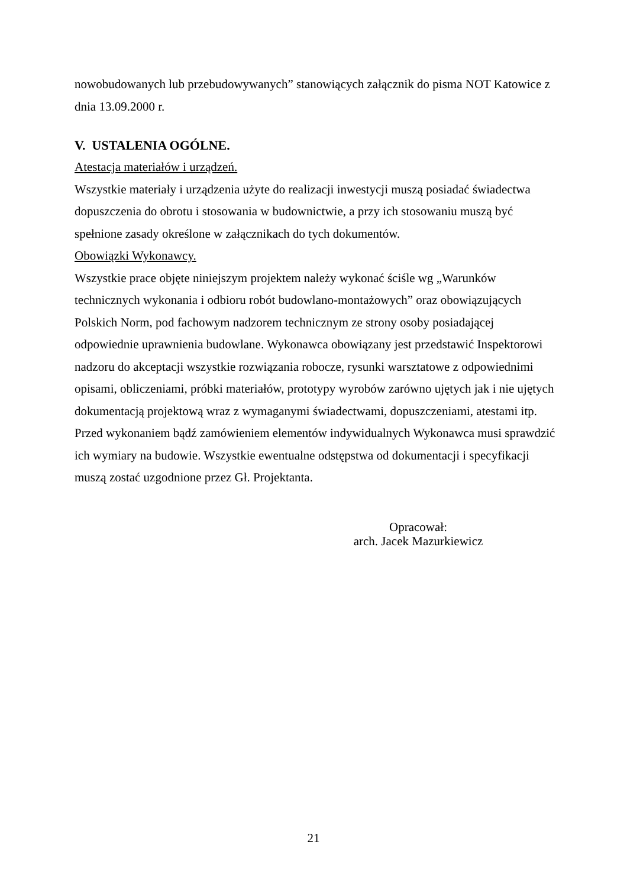nowobudowanych lub przebudowywanych” stanowiących załącznik do pisma NOT Katowice z dnia 13.09.2000 r.
V. USTALENIA OGÓLNE.
Atestacja materiałów i urządzeń.
Wszystkie materiały i urządzenia użyte do realizacji inwestycji muszą posiadać świadectwa dopuszczenia do obrotu i stosowania w budownictwie, a przy ich stosowaniu muszą być spełnione zasady określone w załącznikach do tych dokumentów.
Obowiązki Wykonawcy.
Wszystkie prace objęte niniejszym projektem należy wykonać ściśle wg „Warunków technicznych wykonania i odbioru robót budowlano-montażowych” oraz obowiązujących Polskich Norm, pod fachowym nadzorem technicznym ze strony osoby posiadającej odpowiednie uprawnienia budowlane. Wykonawca obowiązany jest przedstawić Inspektorowi nadzoru do akceptacji wszystkie rozwiązania robocze, rysunki warsztatowe z odpowiednimi opisami, obliczeniami, próbki materiałów, prototypy wyrobów zarówno ujętych jak i nie ujętych dokumentacją projektową wraz z wymaganymi świadectwami, dopuszczeniami, atestami itp.
Przed wykonaniem bądź zamówieniem elementów indywidualnych Wykonawca musi sprawdzić ich wymiary na budowie. Wszystkie ewentualne odstępstwa od dokumentacji i specyfikacji muszą zostać uzgodnione przez Gł. Projektanta.
Opracował:
arch. Jacek Mazurkiewicz
21